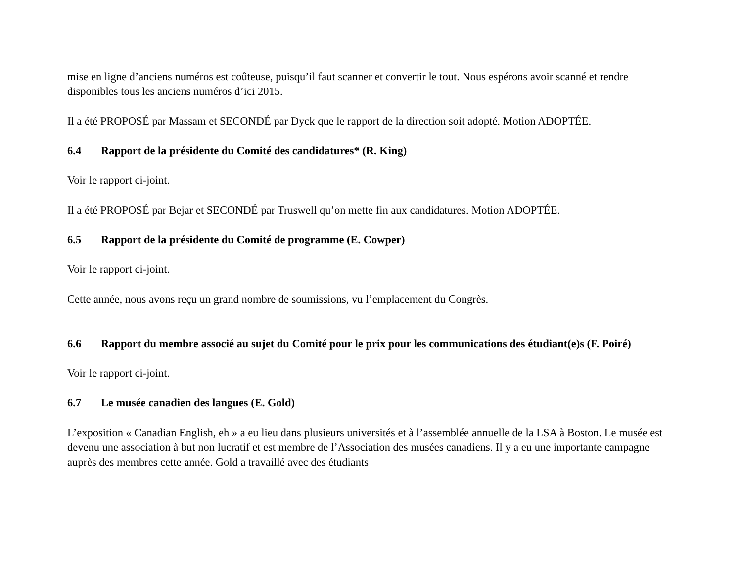mise en ligne d’anciens numéros est coûteuse, puisqu’il faut scanner et convertir le tout. Nous espérons avoir scanné et rendre disponibles tous les anciens numéros d’ici 2015.
Il a été PROPOSÉ par Massam et SECONDÉ par Dyck que le rapport de la direction soit adopté. Motion ADOPTÉE.
6.4 Rapport de la présidente du Comité des candidatures* (R. King)
Voir le rapport ci-joint.
Il a été PROPOSÉ par Bejar et SECONDÉ par Truswell qu’on mette fin aux candidatures. Motion ADOPTÉE.
6.5 Rapport de la présidente du Comité de programme (E. Cowper)
Voir le rapport ci-joint.
Cette année, nous avons reçu un grand nombre de soumissions, vu l’emplacement du Congrès.
6.6 Rapport du membre associé au sujet du Comité pour le prix pour les communications des étudiant(e)s (F. Poiré)
Voir le rapport ci-joint.
6.7 Le musée canadien des langues (E. Gold)
L’exposition « Canadian English, eh » a eu lieu dans plusieurs universités et à l’assemblée annuelle de la LSA à Boston. Le musée est devenu une association à but non lucratif et est membre de l’Association des musées canadiens. Il y a eu une importante campagne auprès des membres cette année. Gold a travaillé avec des étudiants